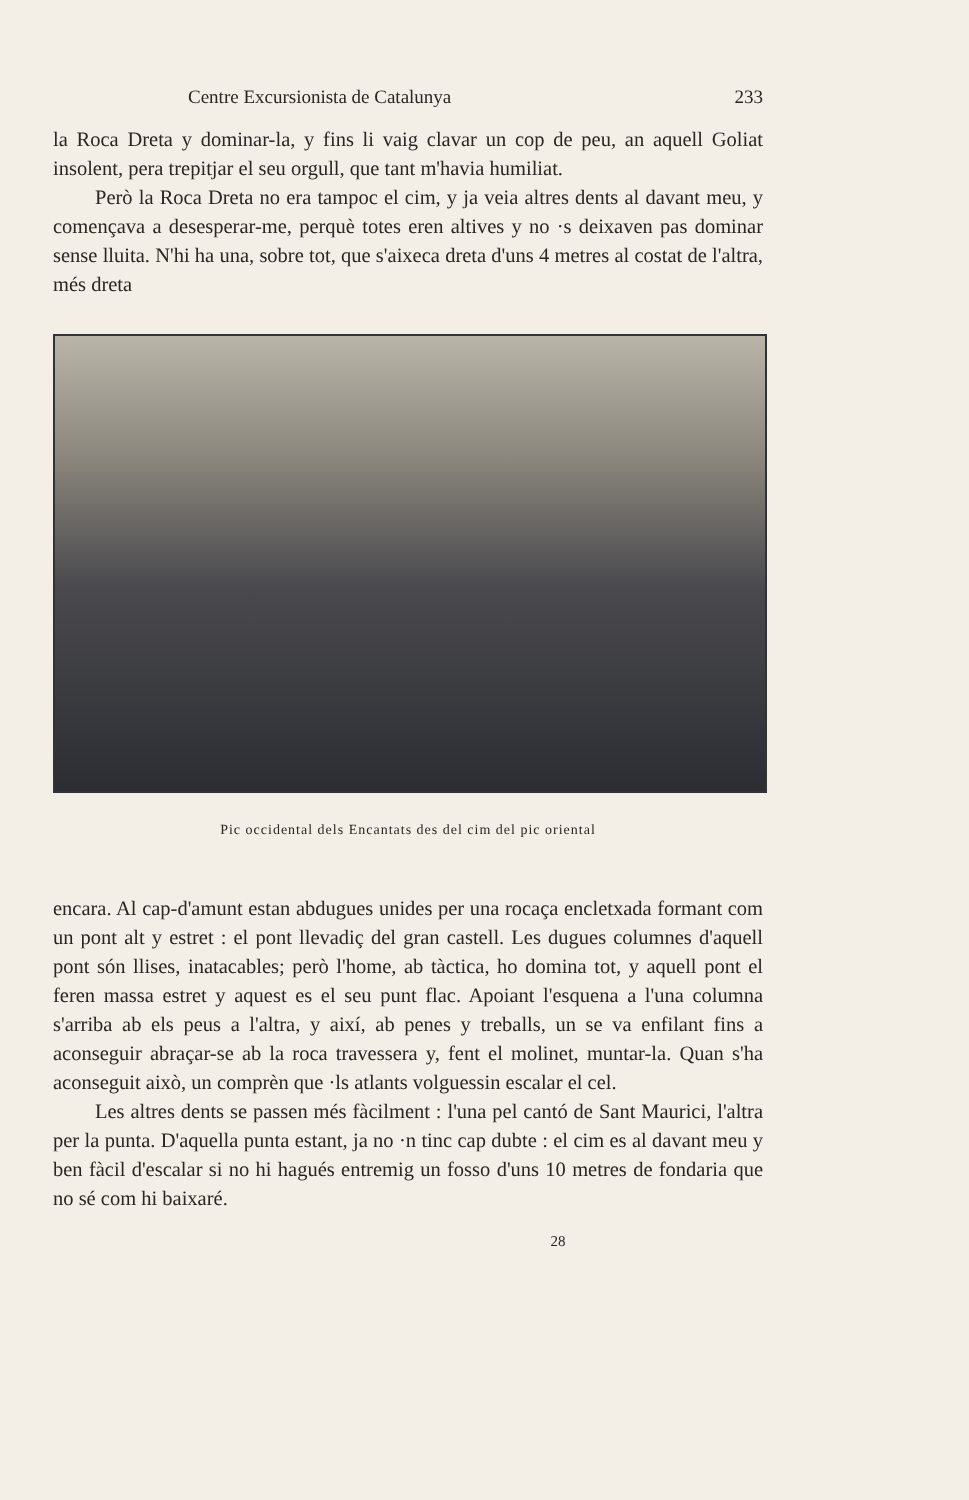Centre Excursionista de Catalunya 233
la Roca Dreta y dominar-la, y fins li vaig clavar un cop de peu, an aquell Goliat insolent, pera trepitjar el seu orgull, que tant m'havia humiliat.
Però la Roca Dreta no era tampoc el cim, y ja veia altres dents al davant meu, y començava a desesperar-me, perquè totes eren altives y no ·s deixaven pas dominar sense lluita. N'hi ha una, sobre tot, que s'aixeca dreta d'uns 4 metres al costat de l'altra, més dreta
Pic occidental dels Encantats des del cim del pic oriental
encara. Al cap-d'amunt estan abdugues unides per una rocaça encletxada formant com un pont alt y estret : el pont llevadiç del gran castell. Les dugues columnes d'aquell pont són llises, inatacables; però l'home, ab tàctica, ho domina tot, y aquell pont el feren massa estret y aquest es el seu punt flac. Apoiant l'esquena a l'una columna s'arriba ab els peus a l'altra, y així, ab penes y treballs, un se va enfilant fins a aconseguir abraçar-se ab la roca travessera y, fent el molinet, muntar-la. Quan s'ha aconseguit això, un comprèn que ·ls atlants volguessin escalar el cel.
Les altres dents se passen més fàcilment : l'una pel cantó de Sant Maurici, l'altra per la punta. D'aquella punta estant, ja no ·n tinc cap dubte : el cim es al davant meu y ben fàcil d'escalar si no hi hagués entremig un fosso d'uns 10 metres de fondaria que no sé com hi baixaré.
28